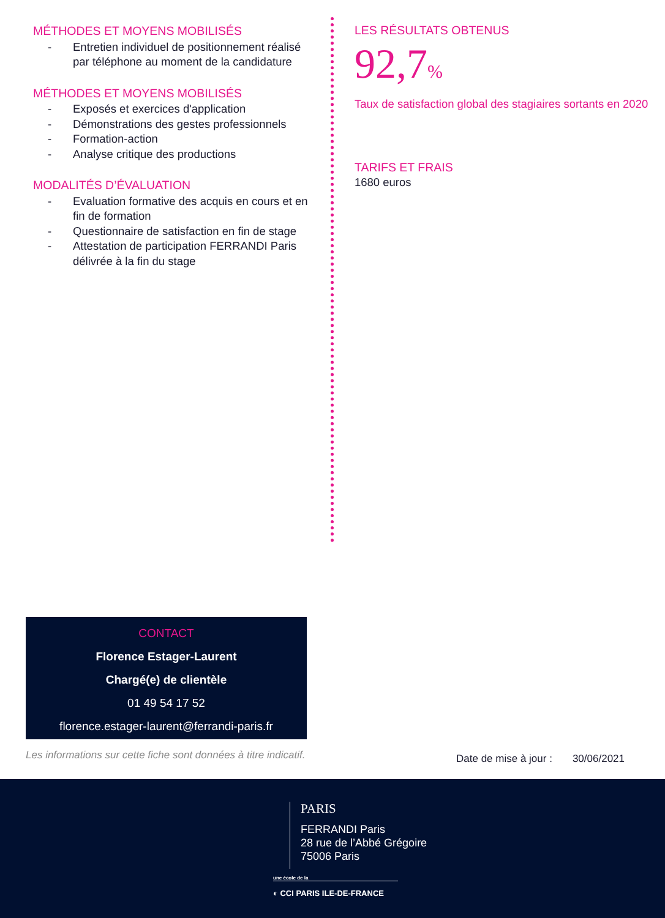MÉTHODES ET MOYENS MOBILISÉS
- Entretien individuel de positionnement réalisé par téléphone au moment de la candidature
MÉTHODES ET MOYENS MOBILISÉS
- Exposés et exercices d'application
- Démonstrations des gestes professionnels
- Formation-action
- Analyse critique des productions
MODALITÉS D’ÉVALUATION
- Evaluation formative des acquis en cours et en fin de formation
- Questionnaire de satisfaction en fin de stage
- Attestation de participation FERRANDI Paris délivrée à la fin du stage
LES RÉSULTATS OBTENUS
92,7%
Taux de satisfaction global des stagiaires sortants en 2020
TARIFS ET FRAIS
1680 euros
CONTACT
Florence Estager-Laurent
Chargé(e) de clientèle
01 49 54 17 52
florence.estager-laurent@ferrandi-paris.fr
Les informations sur cette fiche sont données à titre indicatif.
Date de mise à jour : 30/06/2021
PARIS
FERRANDI Paris
28 rue de l’Abbé Grégoire
75006 Paris
une école de la
◐ CCI PARIS ILE-DE-FRANCE